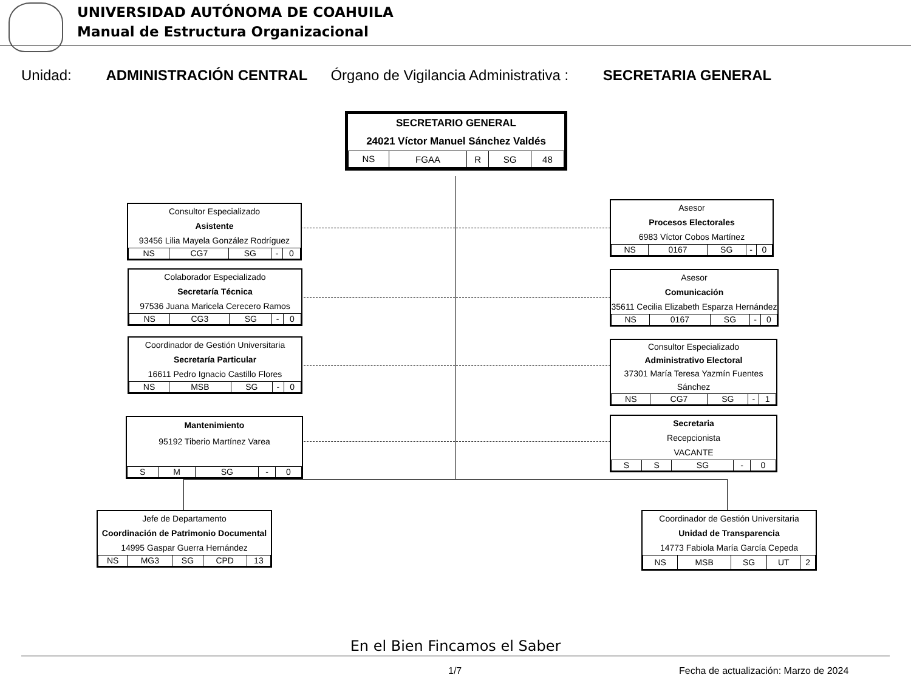UNIVERSIDAD AUTÓNOMA DE COAHUILA
Manual de Estructura Organizacional
Unidad: ADMINISTRACIÓN CENTRAL Órgano de Vigilancia Administrativa : SECRETARIA GENERAL
SECRETARIO GENERAL
24021 Víctor Manuel Sánchez Valdés
| NS | FGAA | R | SG | 48 |
Consultor Especializado
Asistente
93456 Lilia Mayela González Rodríguez
| NS | CG7 | SG | - | 0 |
Asesor
Procesos Electorales
6983 Víctor Cobos Martínez
| NS | 0167 | SG | - | 0 |
Colaborador Especializado
Secretaría Técnica
97536 Juana Maricela Cerecero Ramos
| NS | CG3 | SG | - | 0 |
Asesor
Comunicación
35611 Cecilia Elizabeth Esparza Hernández
| NS | 0167 | SG | - | 0 |
Coordinador de Gestión Universitaria
Secretaría Particular
16611 Pedro Ignacio Castillo Flores
| NS | MSB | SG | - | 0 |
Consultor Especializado
Administrativo Electoral
37301 María Teresa Yazmín Fuentes Sánchez
| NS | CG7 | SG | - | 1 |
Mantenimiento
95192 Tiberio Martínez Varea
| S | M | SG | - | 0 |
Secretaria
Recepcionista
VACANTE
| S | S | SG | - | 0 |
Jefe de Departamento
Coordinación de Patrimonio Documental
14995 Gaspar Guerra Hernández
| NS | MG3 | SG | CPD | 13 |
Coordinador de Gestión Universitaria
Unidad de Transparencia
14773 Fabiola María García Cepeda
| NS | MSB | SG | UT | 2 |
En el Bien Fincamos el Saber
1/7
Fecha de actualización: Marzo de 2024